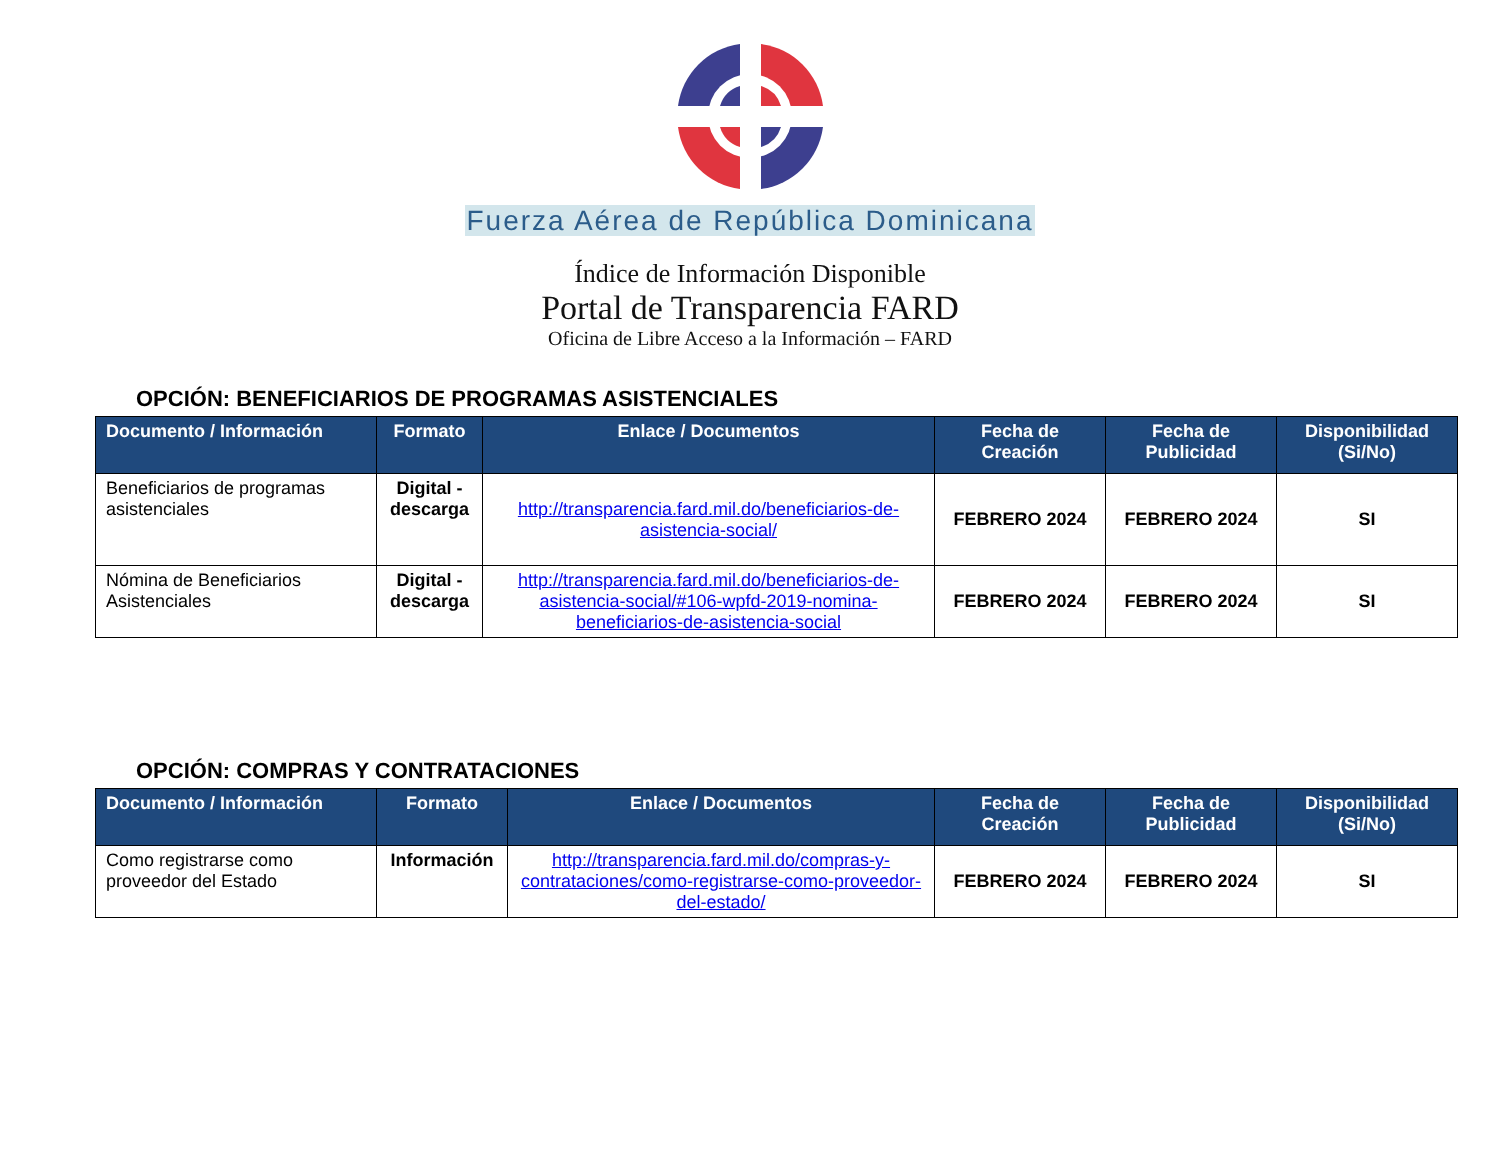Fuerza Aérea de República Dominicana
Índice de Información Disponible
Portal de Transparencia FARD
Oficina de Libre Acceso a la Información – FARD
OPCIÓN: BENEFICIARIOS DE PROGRAMAS ASISTENCIALES
| Documento / Información | Formato | Enlace / Documentos | Fecha de Creación | Fecha de Publicidad | Disponibilidad (Si/No) |
| --- | --- | --- | --- | --- | --- |
| Beneficiarios de programas asistenciales | Digital - descarga | http://transparencia.fard.mil.do/beneficiarios-de-asistencia-social/ | FEBRERO 2024 | FEBRERO 2024 | SI |
| Nómina de Beneficiarios Asistenciales | Digital - descarga | http://transparencia.fard.mil.do/beneficiarios-de-asistencia-social/#106-wpfd-2019-nomina-beneficiarios-de-asistencia-social | FEBRERO 2024 | FEBRERO 2024 | SI |
OPCIÓN: COMPRAS Y CONTRATACIONES
| Documento / Información | Formato | Enlace / Documentos | Fecha de Creación | Fecha de Publicidad | Disponibilidad (Si/No) |
| --- | --- | --- | --- | --- | --- |
| Como registrarse como proveedor del Estado | Información | http://transparencia.fard.mil.do/compras-y-contrataciones/como-registrarse-como-proveedor-del-estado/ | FEBRERO 2024 | FEBRERO 2024 | SI |